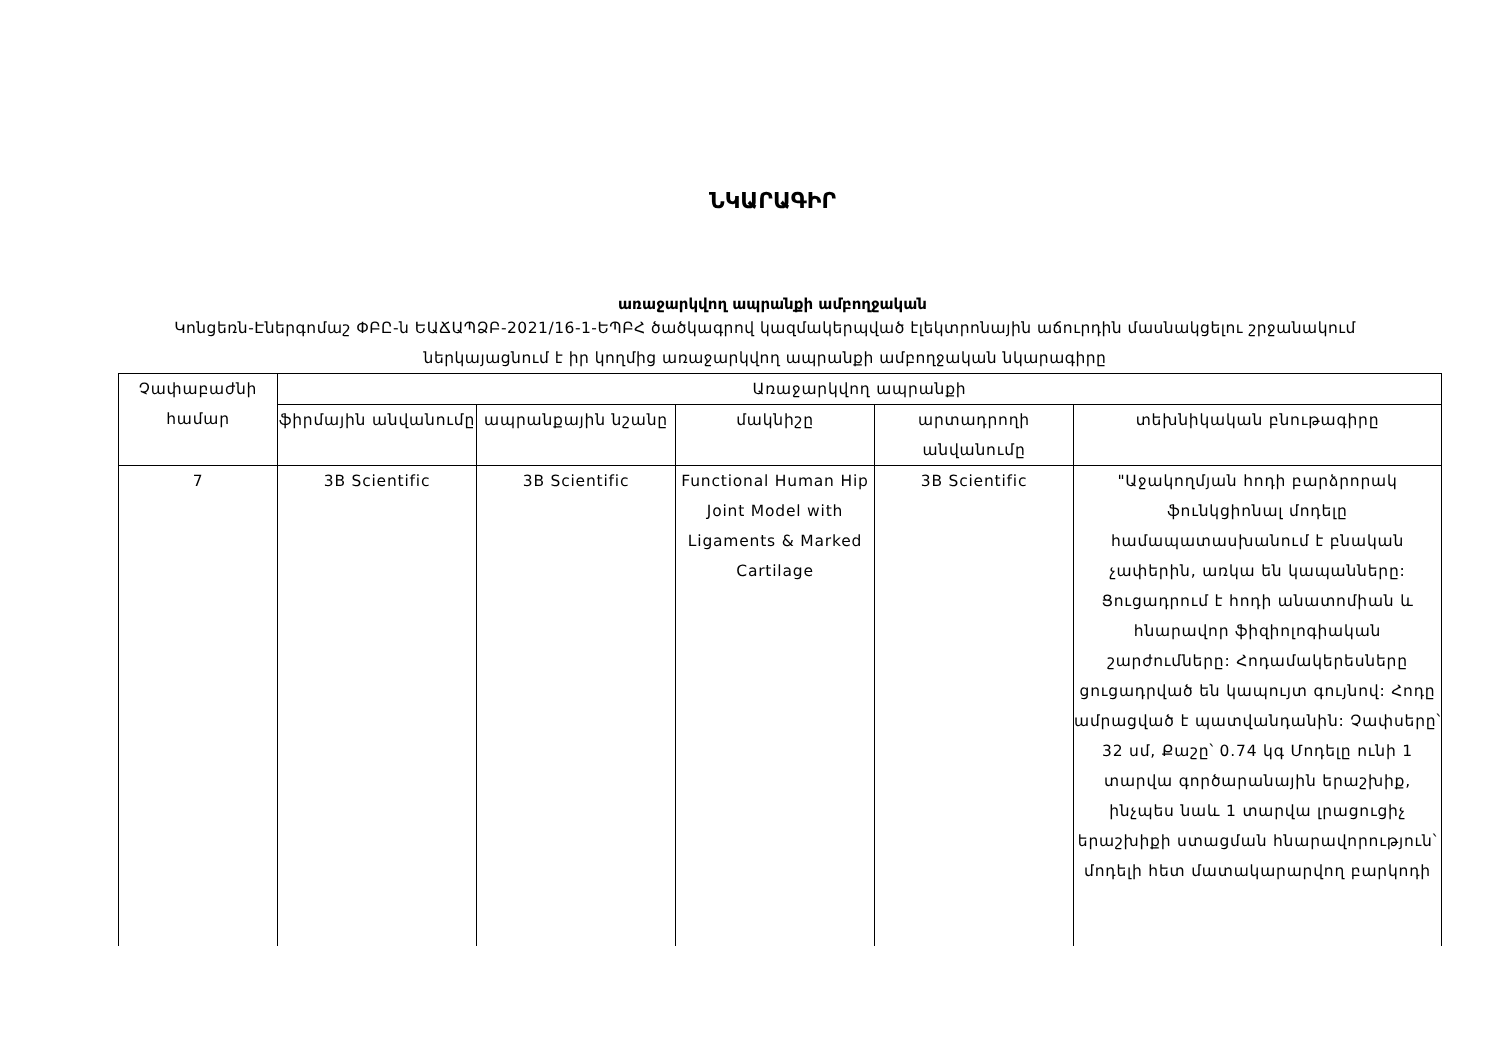ՆԿԱՐԱԳԻՐ
առաջարկվող ապրանքի ամբողջական
Կոնցեռն-Էներգոմաշ ՓԲԸ-ն ԵԱՃԱՊՁԲ-2021/16-1-ԵՊԲՀ ծածկագրով կազմակերպված էլեկտրոնային աճուրդին մասնակցելու շրջանակում ներկայացնում է իր կողմից առաջարկվող ապրանքի ամբողջական նկարագիրը
| Չափաբաժնի համար | Առաջարկվող ապրանքի | | | | |
| --- | --- | --- | --- | --- | --- |
| | ֆիրմային անվանումը | ապրանքային նշանը | մակնիշը | արտադրողի անվանումը | տեխնիկական բնութագիրը |
| 7 | 3B Scientific | 3B Scientific | Functional Human Hip Joint Model with Ligaments & Marked Cartilage | 3B Scientific | "Աջակողմյան հոդի բարձրորակ ֆունկցիոնալ մոդելը համապատասխանում է բնական չափերին, առկա են կապանները: Ցուցադրում է հոդի անատոմիան և հնարավոր ֆիզիոլոգիական շարժումները: Հոդամակերեսները ցուցադրված են կապույտ գույնով: Հոդը ամրացված է պատվանդանին: Չափսերը՝ 32 սմ, Քաշը՝ 0.74 կգ Մոդելը ունի 1 տարվա գործարանային երաշխիք, ինչպես նաև 1 տարվա լրացուցիչ երաշխիքի ստացման հնարավորություն՝ մոդելի հետ մատակարարվող բարկոդի |